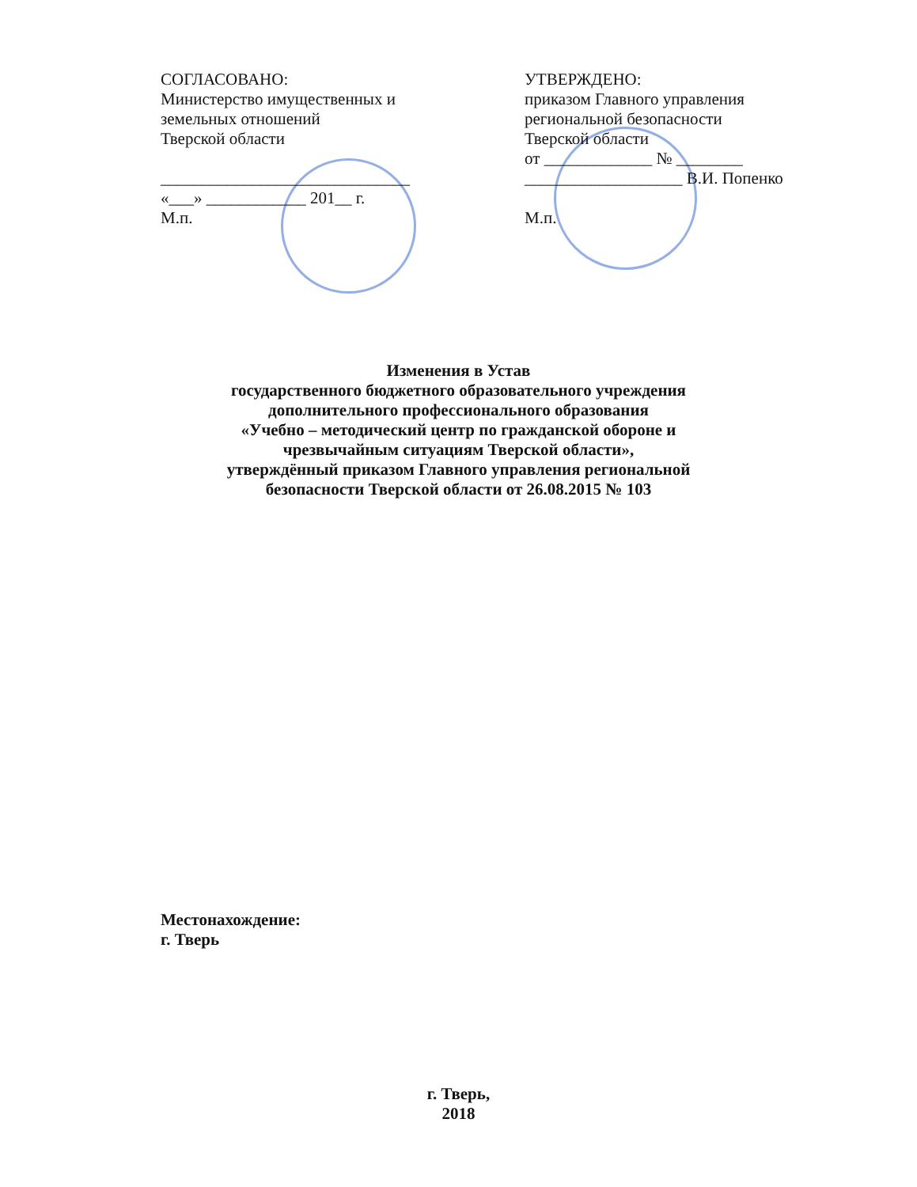СОГЛАСОВАНО:
Министерство имущественных и земельных отношений
Тверской области
______________________________
«___» ____________ 201__ г.
М.п.
УТВЕРЖДЕНО:
приказом Главного управления региональной безопасности
Тверской области
от _____________ № ________
___________________ В.И. Попенко
М.п.
Изменения в Устав
государственного бюджетного образовательного учреждения
дополнительного профессионального образования
«Учебно – методический центр по гражданской обороне и
чрезвычайным ситуациям Тверской области»,
утверждённый приказом Главного управления региональной
безопасности Тверской области от 26.08.2015 № 103
Местонахождение:
г. Тверь
г. Тверь,
2018